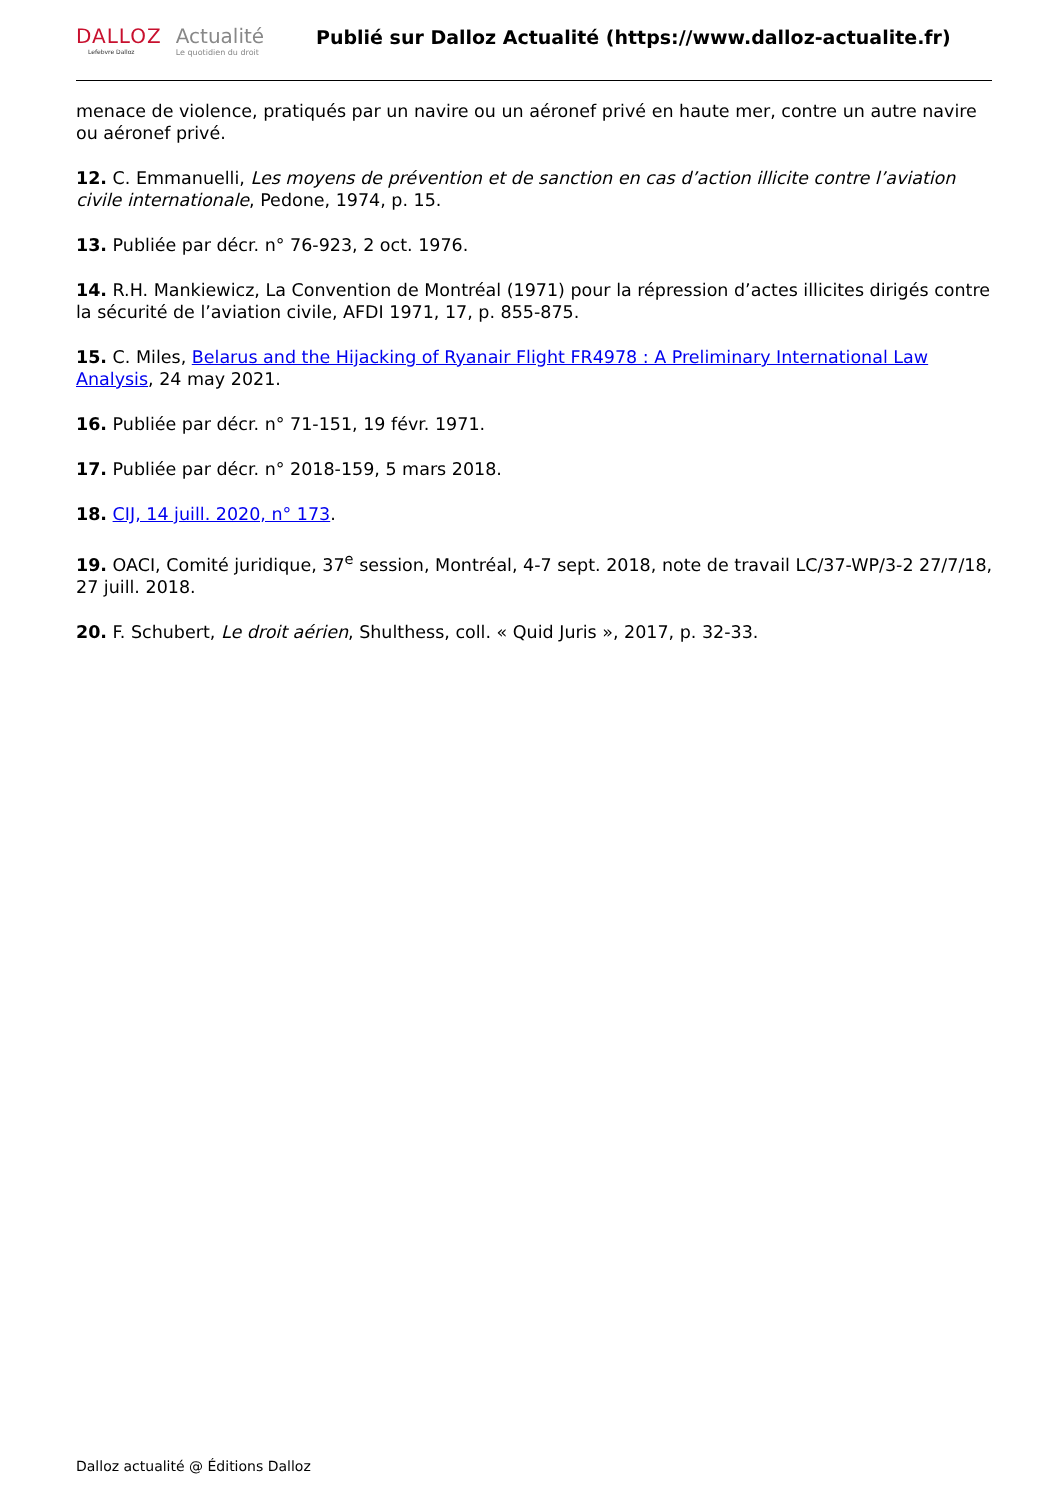DALLOZ
Lefebvre Dalloz
Actualité
Le quotidien du droit
Publié sur Dalloz Actualité (https://www.dalloz-actualite.fr)
menace de violence, pratiqués par un navire ou un aéronef privé en haute mer, contre un autre navire ou aéronef privé.
12. C. Emmanuelli, Les moyens de prévention et de sanction en cas d’action illicite contre l’aviation civile internationale, Pedone, 1974, p. 15.
13. Publiée par décr. n° 76-923, 2 oct. 1976.
14. R.H. Mankiewicz, La Convention de Montréal (1971) pour la répression d’actes illicites dirigés contre la sécurité de l’aviation civile, AFDI 1971, 17, p. 855-875.
15. C. Miles, Belarus and the Hijacking of Ryanair Flight FR4978 : A Preliminary International Law Analysis, 24 may 2021.
16. Publiée par décr. n° 71-151, 19 févr. 1971.
17. Publiée par décr. n° 2018-159, 5 mars 2018.
18. CIJ, 14 juill. 2020, n° 173.
19. OACI, Comité juridique, 37<sup>e</sup> session, Montréal, 4-7 sept. 2018, note de travail LC/37-WP/3-2 27/7/18, 27 juill. 2018.
20. F. Schubert, Le droit aérien, Shulthess, coll. « Quid Juris », 2017, p. 32-33.
Dalloz actualité @ Éditions Dalloz